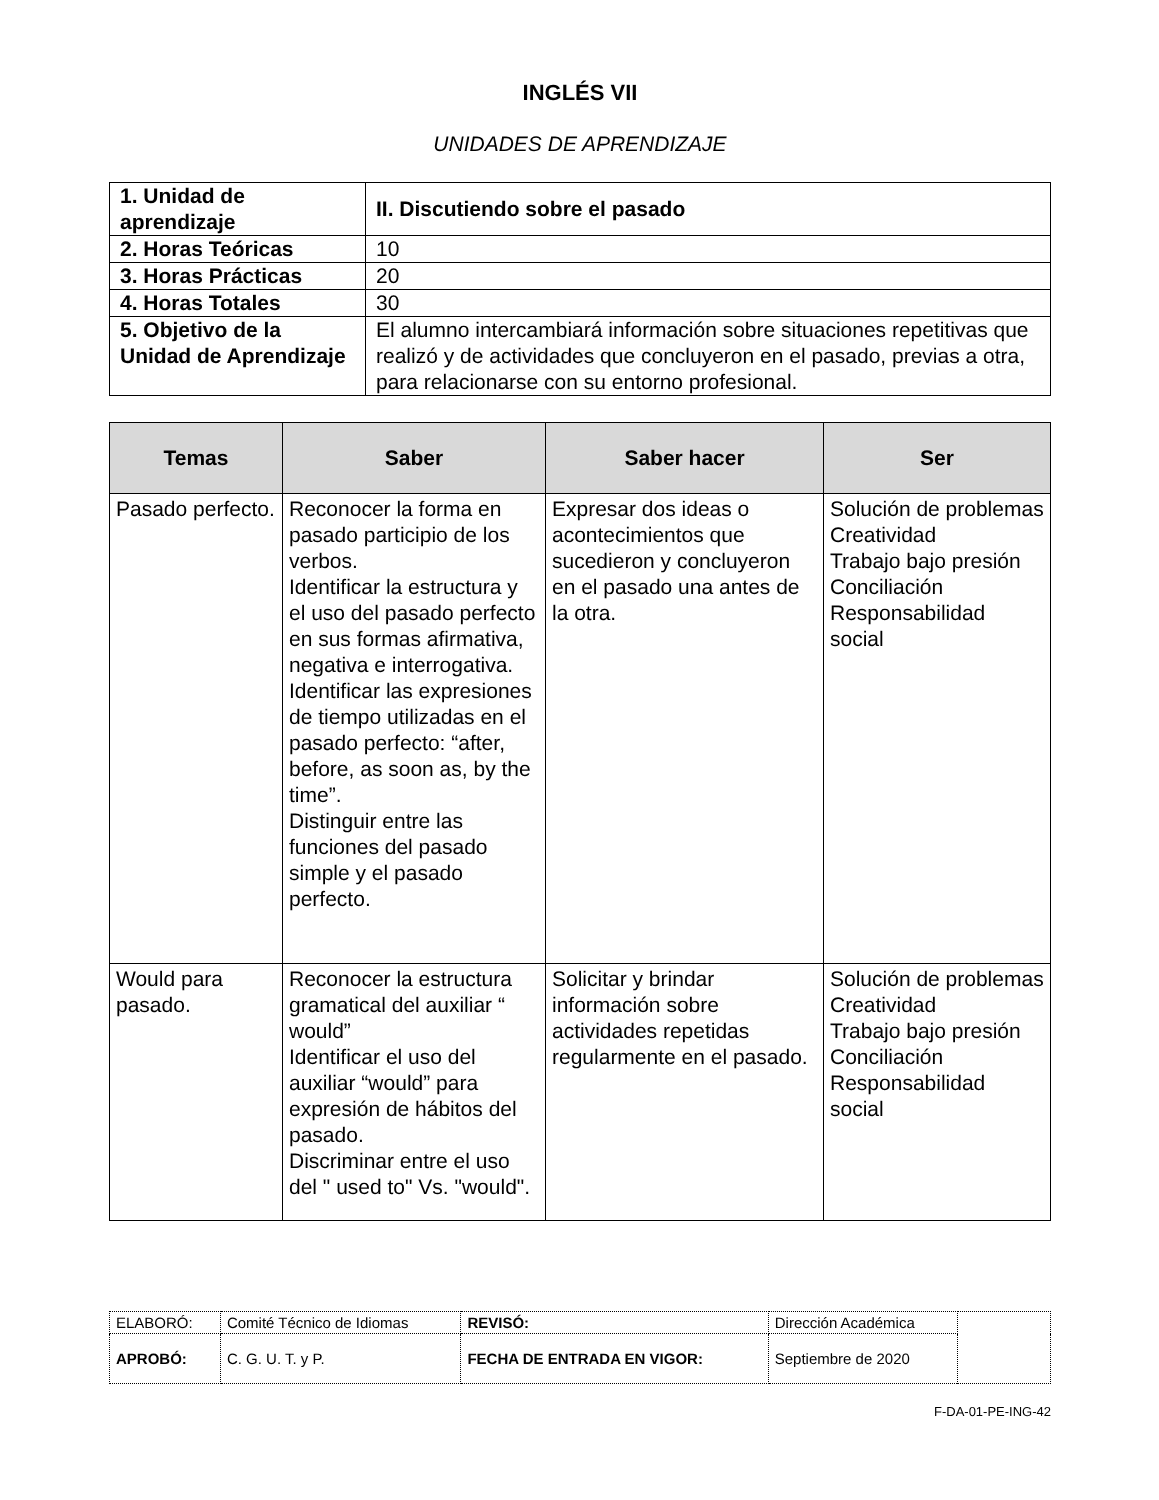INGLÉS VII
UNIDADES DE APRENDIZAJE
| 1. Unidad de aprendizaje | II. Discutiendo sobre el pasado |
| 2. Horas Teóricas | 10 |
| 3. Horas Prácticas | 20 |
| 4. Horas Totales | 30 |
| 5. Objetivo de la Unidad de Aprendizaje | El alumno intercambiará información sobre situaciones repetitivas que realizó y de actividades que concluyeron en el pasado, previas a otra, para relacionarse con su entorno profesional. |
| Temas | Saber | Saber hacer | Ser |
| --- | --- | --- | --- |
| Pasado perfecto. | Reconocer la forma en pasado participio de los verbos. Identificar la estructura y el uso del pasado perfecto en sus formas afirmativa, negativa e interrogativa. Identificar las expresiones de tiempo utilizadas en el pasado perfecto: “after, before, as soon as, by the time”. Distinguir entre las funciones del pasado simple y el pasado perfecto. | Expresar dos ideas o acontecimientos que sucedieron y concluyeron en el pasado una antes de la otra. | Solución de problemas Creatividad Trabajo bajo presión Conciliación Responsabilidad social |
| Would para pasado. | Reconocer la estructura gramatical del auxiliar “ would” Identificar el uso del auxiliar “would” para expresión de hábitos del pasado. Discriminar entre el uso del " used to" Vs. "would". | Solicitar y brindar información sobre actividades repetidas regularmente en el pasado. | Solución de problemas Creatividad Trabajo bajo presión Conciliación Responsabilidad social |
| ELABORÓ: | Comité Técnico de Idiomas | REVISÓ: | Dirección Académica | |
| APROBÓ: | C. G. U. T. y P. | FECHA DE ENTRADA EN VIGOR: | Septiembre de 2020 | |
F-DA-01-PE-ING-42